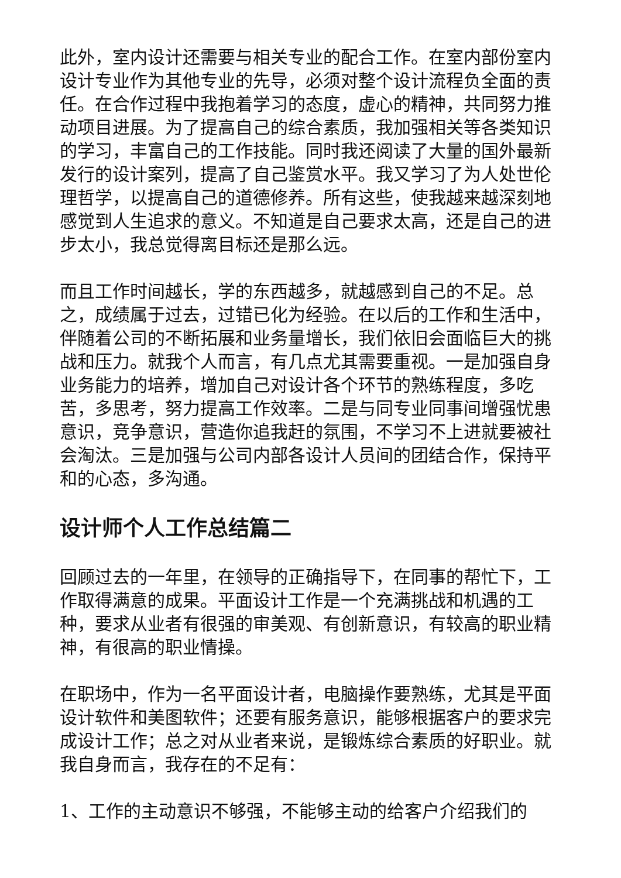此外，室内设计还需要与相关专业的配合工作。在室内部份室内设计专业作为其他专业的先导，必须对整个设计流程负全面的责任。在合作过程中我抱着学习的态度，虚心的精神，共同努力推动项目进展。为了提高自己的综合素质，我加强相关等各类知识的学习，丰富自己的工作技能。同时我还阅读了大量的国外最新发行的设计案列，提高了自己鉴赏水平。我又学习了为人处世伦理哲学，以提高自己的道德修养。所有这些，使我越来越深刻地感觉到人生追求的意义。不知道是自己要求太高，还是自己的进步太小，我总觉得离目标还是那么远。
而且工作时间越长，学的东西越多，就越感到自己的不足。总之，成绩属于过去，过错已化为经验。在以后的工作和生活中，伴随着公司的不断拓展和业务量增长，我们依旧会面临巨大的挑战和压力。就我个人而言，有几点尤其需要重视。一是加强自身业务能力的培养，增加自己对设计各个环节的熟练程度，多吃苦，多思考，努力提高工作效率。二是与同专业同事间增强忧患意识，竞争意识，营造你追我赶的氛围，不学习不上进就要被社会淘汰。三是加强与公司内部各设计人员间的团结合作，保持平和的心态，多沟通。
设计师个人工作总结篇二
回顾过去的一年里，在领导的正确指导下，在同事的帮忙下，工作取得满意的成果。平面设计工作是一个充满挑战和机遇的工种，要求从业者有很强的审美观、有创新意识，有较高的职业精神，有很高的职业情操。
在职场中，作为一名平面设计者，电脑操作要熟练，尤其是平面设计软件和美图软件；还要有服务意识，能够根据客户的要求完成设计工作；总之对从业者来说，是锻炼综合素质的好职业。就我自身而言，我存在的不足有：
1、工作的主动意识不够强，不能够主动的给客户介绍我们的